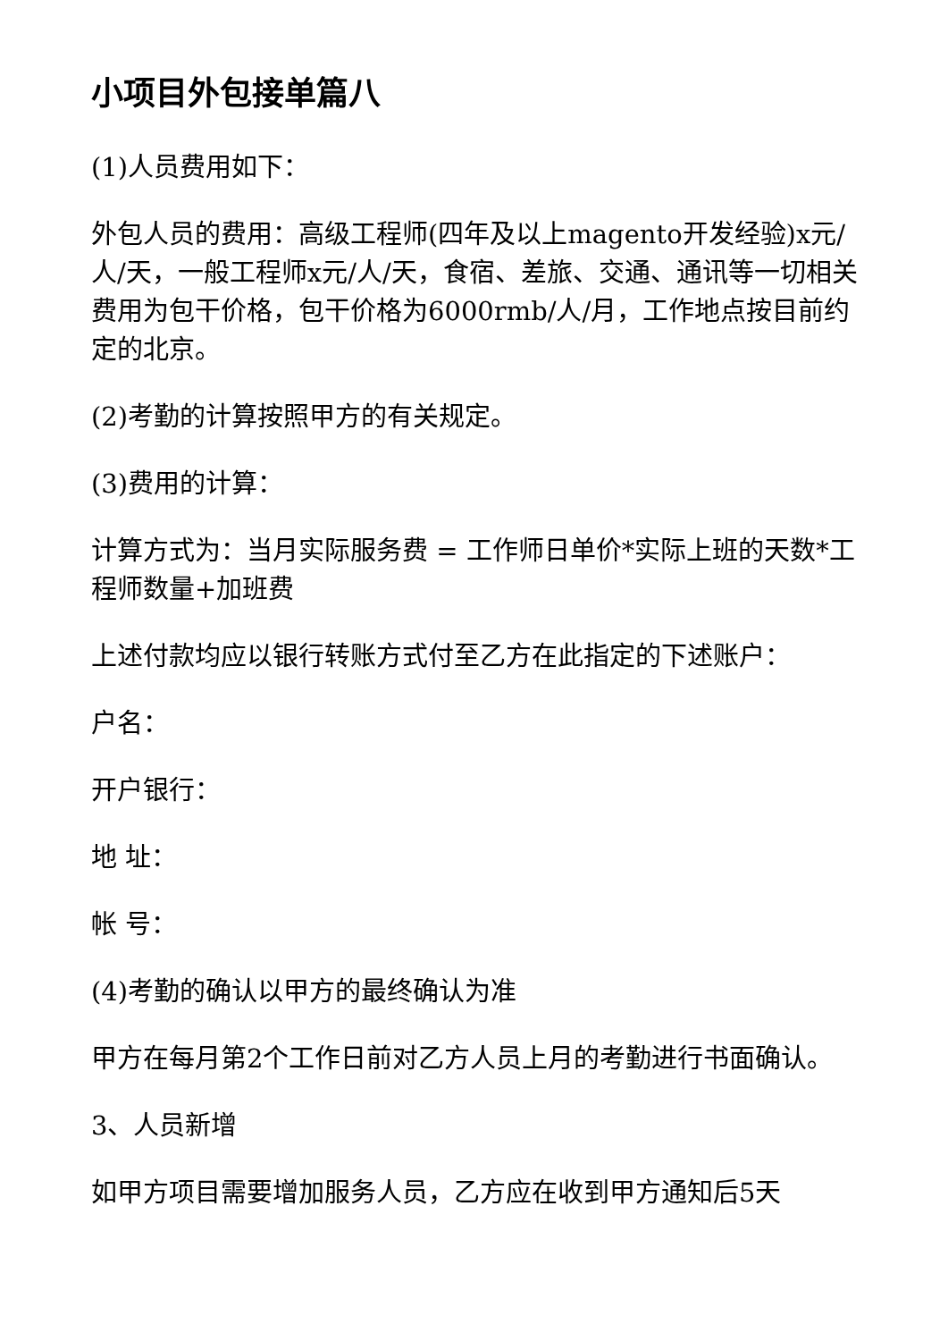小项目外包接单篇八
(1)人员费用如下：
外包人员的费用：高级工程师(四年及以上magento开发经验)x元/人/天，一般工程师x元/人/天，食宿、差旅、交通、通讯等一切相关费用为包干价格，包干价格为6000rmb/人/月，工作地点按目前约定的北京。
(2)考勤的计算按照甲方的有关规定。
(3)费用的计算：
计算方式为：当月实际服务费 = 工作师日单价*实际上班的天数*工程师数量+加班费
上述付款均应以银行转账方式付至乙方在此指定的下述账户：
户名：
开户银行：
地 址：
帐 号：
(4)考勤的确认以甲方的最终确认为准
甲方在每月第2个工作日前对乙方人员上月的考勤进行书面确认。
3、人员新增
如甲方项目需要增加服务人员，乙方应在收到甲方通知后5天